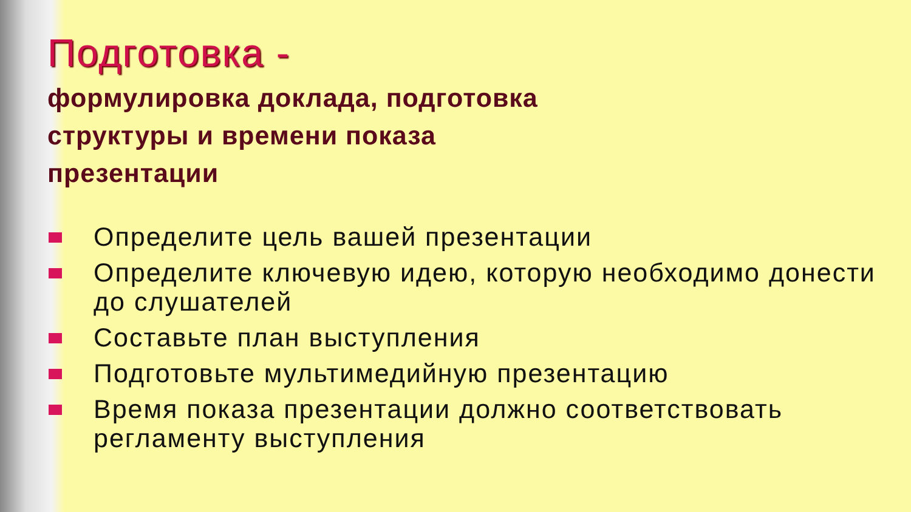Подготовка -
формулировка доклада, подготовка
структуры и времени показа
презентации
Определите цель вашей презентации
Определите ключевую идею, которую необходимо донести до слушателей
Составьте план выступления
Подготовьте мультимедийную презентацию
Время показа презентации должно соответствовать регламенту выступления